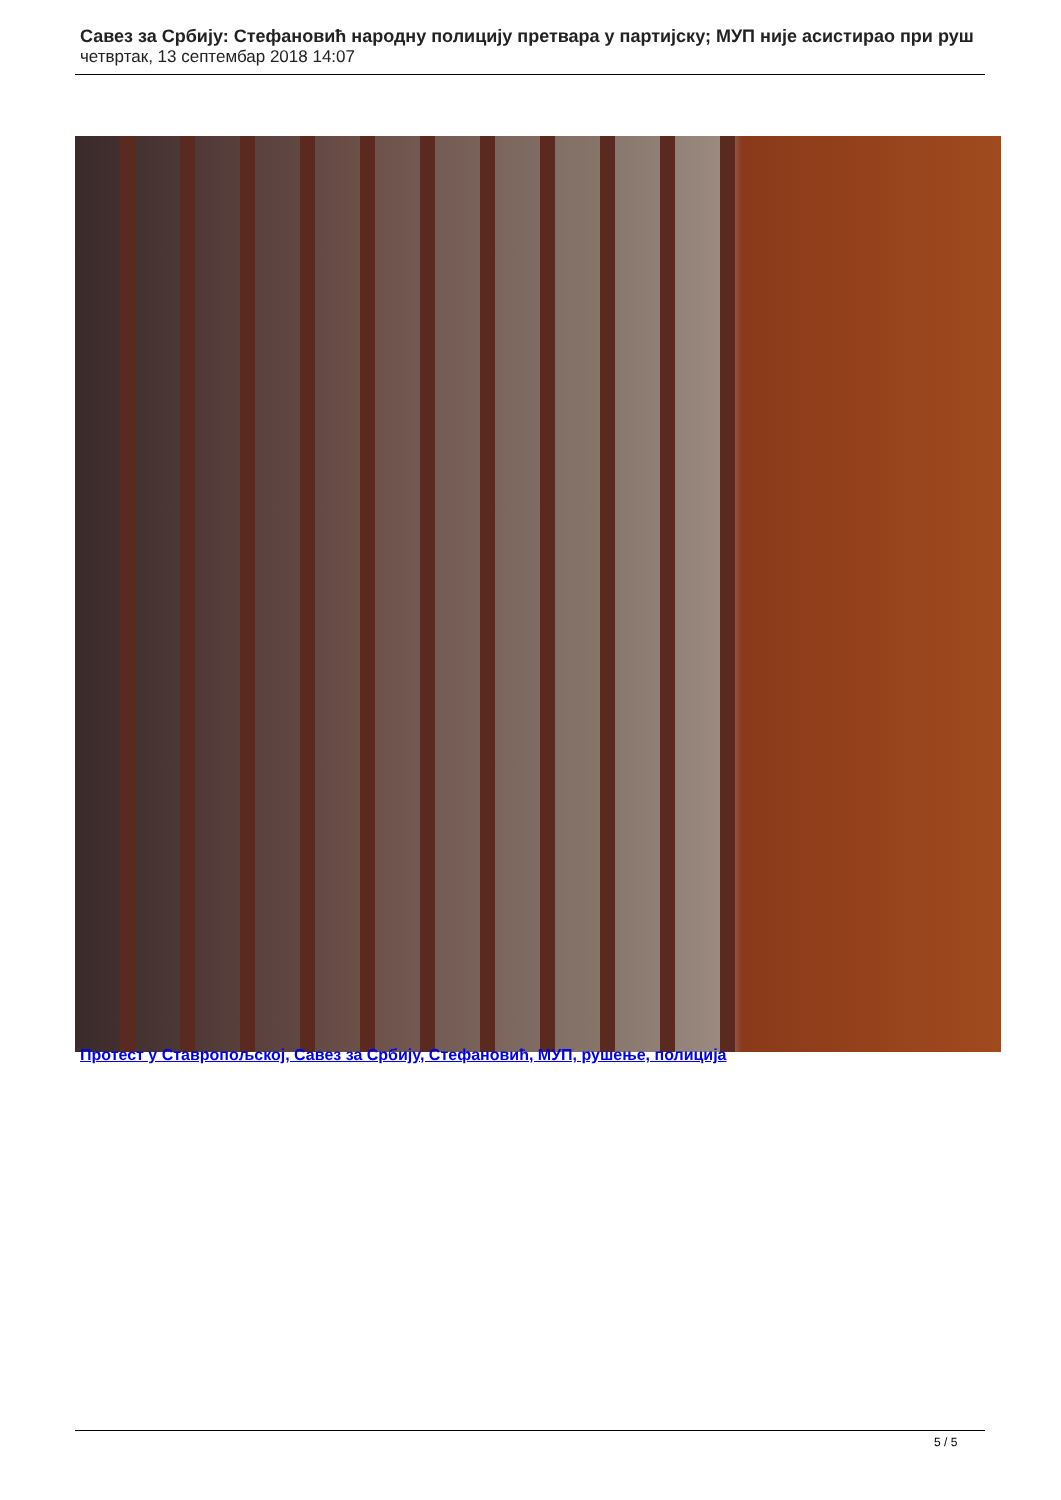Савез за Србију: Стефановић народну полицију претвара у партијску; МУП није асистирао при руш
четвртак, 13 септембар 2018 14:07
Протест у Ставропољској, Савез за Србију, Стефановић, МУП, рушење, полиција
5 / 5